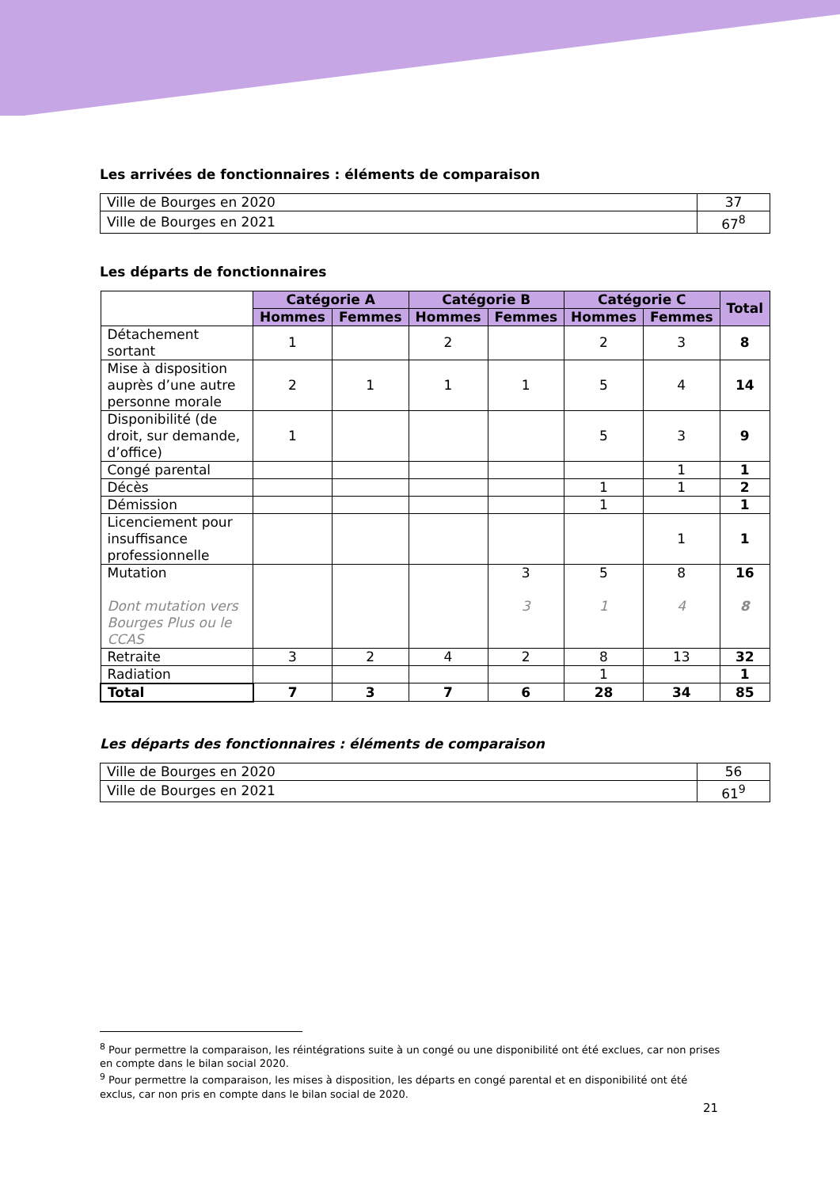Les arrivées de fonctionnaires : éléments de comparaison
| Ville de Bourges en 2020 | 37 |
| Ville de Bourges en 2021 | 67<sup>8</sup> |
Les départs de fonctionnaires
| | Catégorie A | | Catégorie B | | Catégorie C | | Total |
| | Hommes | Femmes | Hommes | Femmes | Hommes | Femmes | |
| Détachement sortant | 1 | | 2 | | 2 | 3 | 8 |
| Mise à disposition auprès d’une autre personne morale | 2 | 1 | 1 | 1 | 5 | 4 | 14 |
| Disponibilité (de droit, sur demande, d’office) | 1 | | | | 5 | 3 | 9 |
| Congé parental | | | | | | 1 | 1 |
| Décès | | | | | 1 | 1 | 2 |
| Démission | | | | | 1 | | 1 |
| Licenciement pour insuffisance professionnelle | | | | | | 1 | 1 |
| Mutation Dont mutation vers Bourges Plus ou le CCAS | | | | 3 3 | 5 1 | 8 4 | 16 8 |
| Retraite | 3 | 2 | 4 | 2 | 8 | 13 | 32 |
| Radiation | | | | | 1 | | 1 |
| Total | 7 | 3 | 7 | 6 | 28 | 34 | 85 |
Les départs des fonctionnaires : éléments de comparaison
| Ville de Bourges en 2020 | 56 |
| Ville de Bourges en 2021 | 61<sup>9</sup> |
<sup>8</sup> Pour permettre la comparaison, les réintégrations suite à un congé ou une disponibilité ont été exclues, car non prises en compte dans le bilan social 2020.
<sup>9</sup> Pour permettre la comparaison, les mises à disposition, les départs en congé parental et en disponibilité ont été exclus, car non pris en compte dans le bilan social de 2020.
21